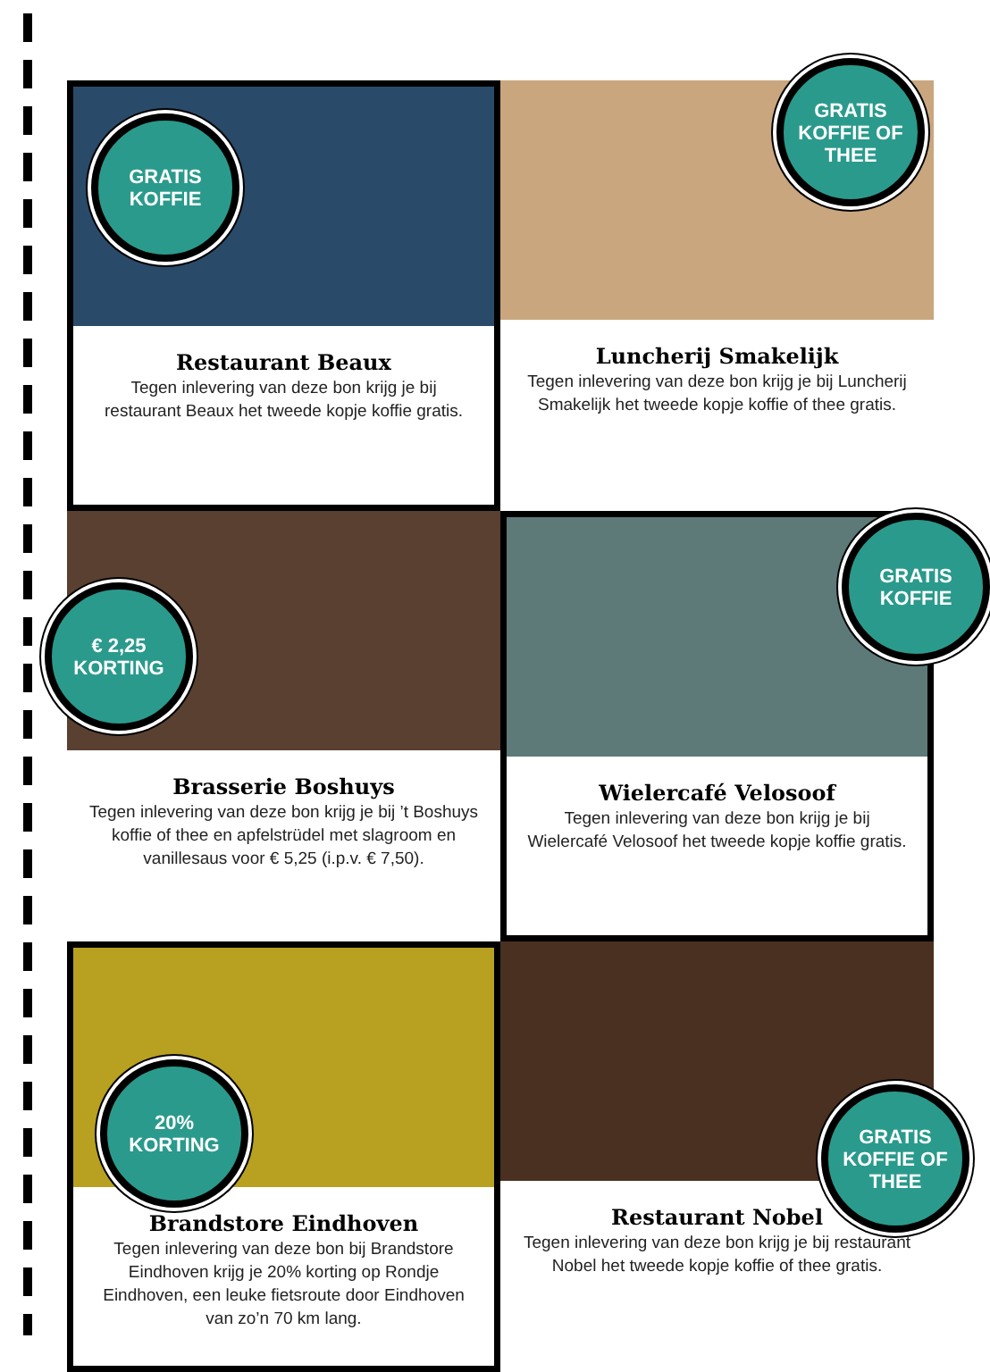GRATIS
KOFFIE
Restaurant Beaux
Tegen inlevering van deze bon krijg je bij restaurant Beaux het tweede kopje koffie gratis.
GRATIS
KOFFIE OF
THEE
Luncherij Smakelijk
Tegen inlevering van deze bon krijg je bij Luncherij Smakelijk het tweede kopje koffie of thee gratis.
€ 2,25
KORTING
Brasserie Boshuys
Tegen inlevering van deze bon krijg je bij ’t Boshuys koffie of thee en apfelstrüdel met slagroom en vanillesaus voor € 5,25 (i.p.v. € 7,50).
GRATIS
KOFFIE
Wielercafé Velosoof
Tegen inlevering van deze bon krijg je bij Wielercafé Velosoof het tweede kopje koffie gratis.
20%
KORTING
Brandstore Eindhoven
Tegen inlevering van deze bon bij Brandstore Eindhoven krijg je 20% korting op Rondje Eindhoven, een leuke fietsroute door Eindhoven van zo’n 70 km lang.
GRATIS
KOFFIE OF
THEE
Restaurant Nobel
Tegen inlevering van deze bon krijg je bij restaurant Nobel het tweede kopje koffie of thee gratis.